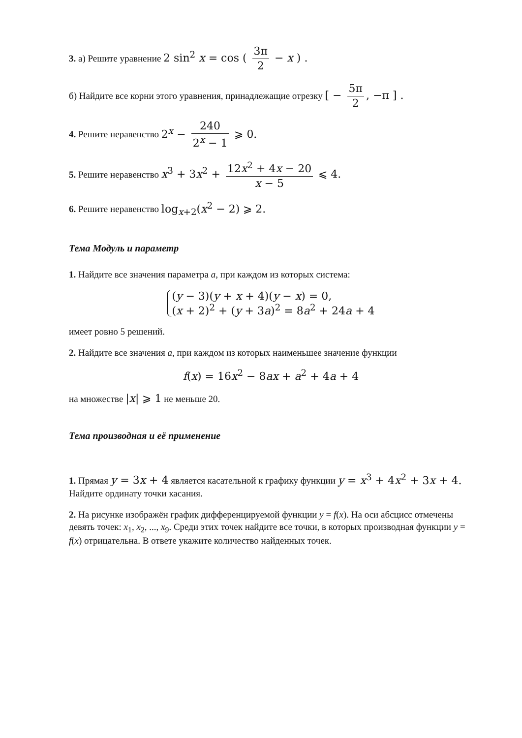3. а) Решите уравнение 2 sin<sup>2</sup> x = cos ( 3π 2 − x ) .
б) Найдите все корни этого уравнения, принадлежащие отрезку [ − 5π 2, −π ] .
4. Решите неравенство 2<sup>x</sup> − 240 2<sup>x</sup> − 1 ⩾ 0.
5. Решите неравенство x<sup>3</sup> + 3x<sup>2</sup> + 12x<sup>2</sup> + 4x − 20 x − 5 ⩽ 4.
6. Решите неравенство log<sub>x+2</sub>(x<sup>2</sup> − 2) ⩾ 2.
Тема Модуль и параметр
1. Найдите все значения параметра a, при каждом из которых система:
(y − 3)(y + x + 4)(y − x) = 0,
(x + 2)<sup>2</sup> + (y + 3a)<sup>2</sup> = 8a<sup>2</sup> + 24a + 4
имеет ровно 5 решений.
2. Найдите все значения a, при каждом из которых наименьшее значение функции
f(x) = 16x<sup>2</sup> − 8ax + a<sup>2</sup> + 4a + 4
на множестве |x| ⩾ 1 не меньше 20.
Тема производная и её применение
1. Прямая y = 3x + 4 является касательной к графику функции y = x<sup>3</sup> + 4x<sup>2</sup> + 3x + 4.
Найдите ординату точки касания.
2. На рисунке изображён график дифференцируемой функции y = f(x). На оси абсцисс отмечены девять точек: x<sub>1</sub>, x<sub>2</sub>, ..., x<sub>9</sub>. Среди этих точек найдите все точки, в которых производная функции y = f(x) отрицательна. В ответе укажите количество найденных точек.